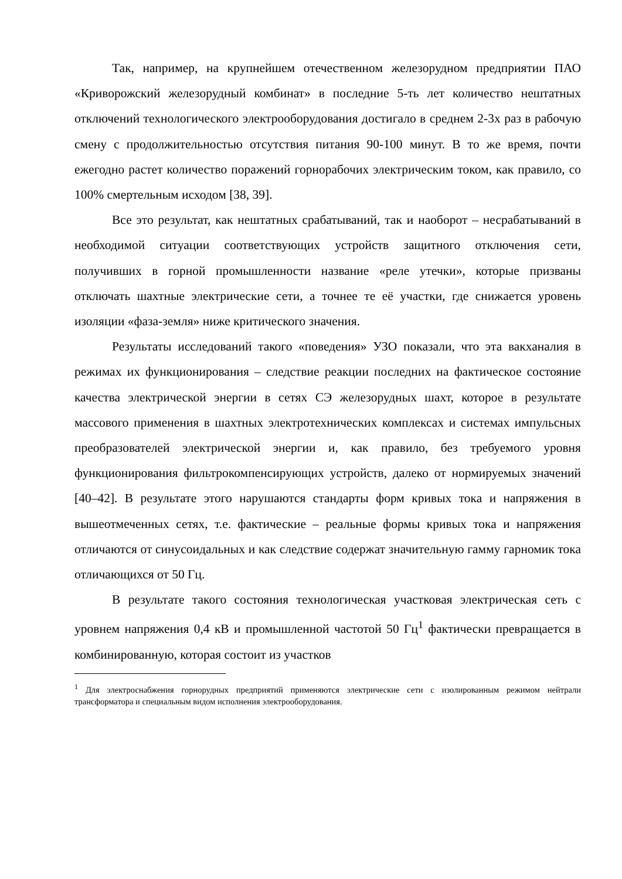Так, например, на крупнейшем отечественном железорудном предприятии ПАО «Криворожский железорудный комбинат» в последние 5-ть лет количество нештатных отключений технологического электрооборудования достигало в среднем 2-3х раз в рабочую смену с продолжительностью отсутствия питания 90-100 минут. В то же время, почти ежегодно растет количество поражений горнорабочих электрическим током, как правило, со 100% смертельным исходом [38, 39].
Все это результат, как нештатных срабатываний, так и наоборот – несрабатываний в необходимой ситуации соответствующих устройств защитного отключения сети, получивших в горной промышленности название «реле утечки», которые призваны отключать шахтные электрические сети, а точнее те её участки, где снижается уровень изоляции «фаза-земля» ниже критического значения.
Результаты исследований такого «поведения» УЗО показали, что эта вакханалия в режимах их функционирования – следствие реакции последних на фактическое состояние качества электрической энергии в сетях СЭ железорудных шахт, которое в результате массового применения в шахтных электротехнических комплексах и системах импульсных преобразователей электрической энергии и, как правило, без требуемого уровня функционирования фильтрокомпенсирующих устройств, далеко от нормируемых значений [40–42]. В результате этого нарушаются стандарты форм кривых тока и напряжения в вышеотмеченных сетях, т.е. фактические – реальные формы кривых тока и напряжения отличаются от синусоидальных и как следствие содержат значительную гамму гарномик тока отличающихся от 50 Гц.
В результате такого состояния технологическая участковая электрическая сеть с уровнем напряжения 0,4 кВ и промышленной частотой 50 Гц<sup>1</sup> фактически превращается в комбинированную, которая состоит из участков
<sup>1</sup> Для электроснабжения горнорудных предприятий применяются электрические сети с изолированным режимом нейтрали трансформатора и специальным видом исполнения электрооборудования.